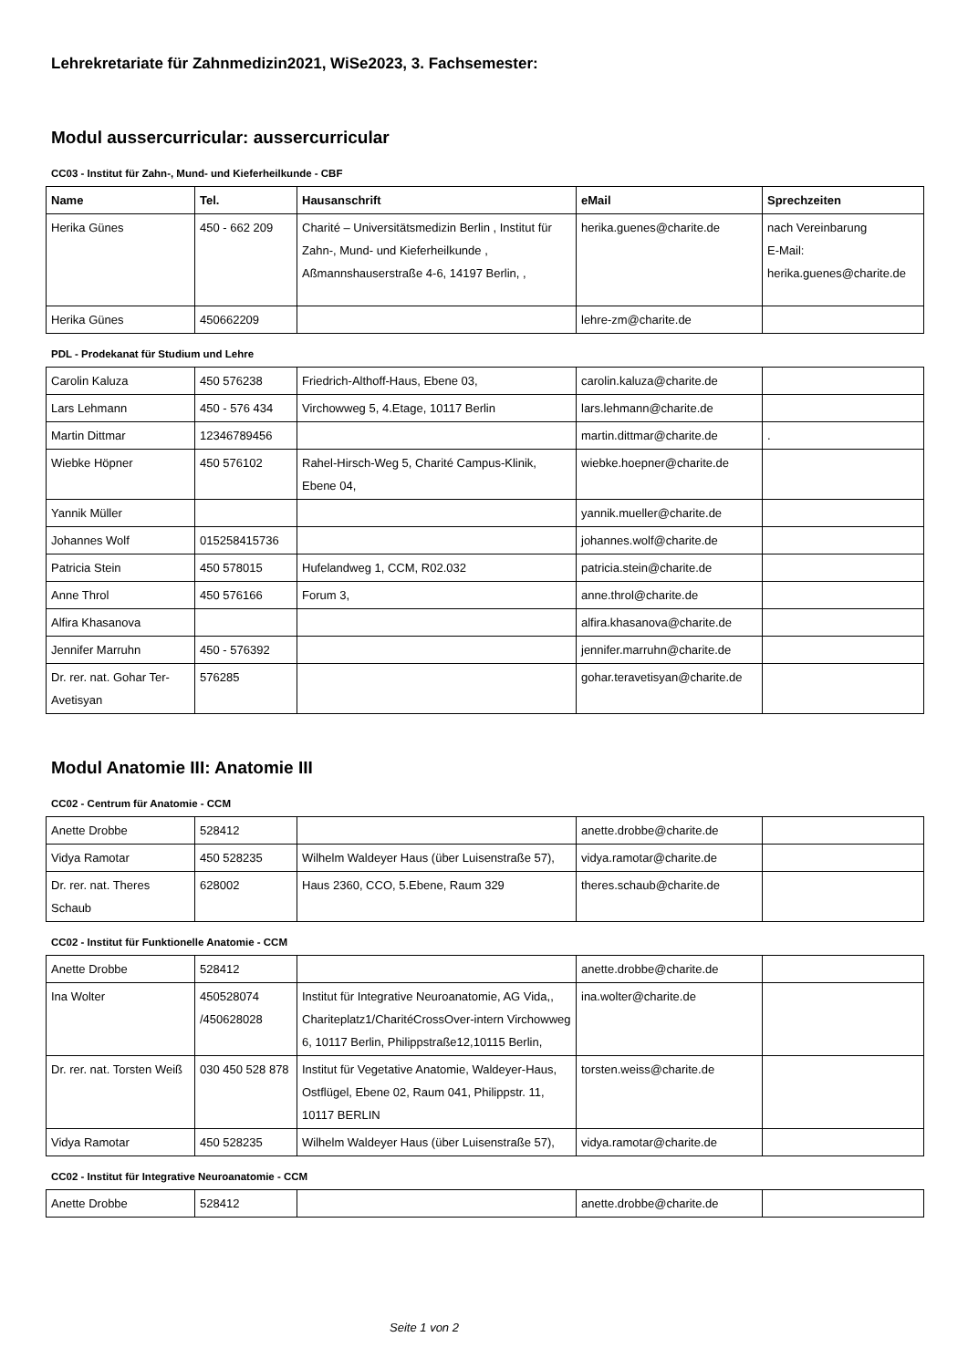Lehrekretariate für Zahnmedizin2021, WiSe2023, 3. Fachsemester:
Modul aussercurricular: aussercurricular
CC03 - Institut für Zahn-, Mund- und Kieferheilkunde - CBF
| Name | Tel. | Hausanschrift | eMail | Sprechzeiten |
| --- | --- | --- | --- | --- |
| Herika Günes | 450 - 662 209 | Charité – Universitätsmedizin Berlin , Institut für Zahn-, Mund- und Kieferheilkunde , Aßmannshauserstraße 4-6, 14197 Berlin, , | herika.guenes@charite.de | nach Vereinbarung E-Mail: herika.guenes@charite.de |
| Herika Günes | 450662209 | | lehre-zm@charite.de | |
PDL - Prodekanat für Studium und Lehre
| Carolin Kaluza | 450 576238 | Friedrich-Althoff-Haus, Ebene 03, | carolin.kaluza@charite.de | |
| Lars Lehmann | 450 - 576 434 | Virchowweg 5, 4.Etage, 10117 Berlin | lars.lehmann@charite.de | |
| Martin Dittmar | 12346789456 | | martin.dittmar@charite.de | . |
| Wiebke Höpner | 450 576102 | Rahel-Hirsch-Weg 5, Charité Campus-Klinik, Ebene 04, | wiebke.hoepner@charite.de | |
| Yannik Müller | | | yannik.mueller@charite.de | |
| Johannes Wolf | 015258415736 | | johannes.wolf@charite.de | |
| Patricia Stein | 450 578015 | Hufelandweg 1, CCM, R02.032 | patricia.stein@charite.de | |
| Anne Throl | 450 576166 | Forum 3, | anne.throl@charite.de | |
| Alfira Khasanova | | | alfira.khasanova@charite.de | |
| Jennifer Marruhn | 450 - 576392 | | jennifer.marruhn@charite.de | |
| Dr. rer. nat. Gohar Ter-Avetisyan | 576285 | | gohar.teravetisyan@charite.de | |
Modul Anatomie III: Anatomie III
CC02 - Centrum für Anatomie - CCM
| Anette Drobbe | 528412 | | anette.drobbe@charite.de | |
| Vidya Ramotar | 450 528235 | Wilhelm Waldeyer Haus (über Luisenstraße 57), | vidya.ramotar@charite.de | |
| Dr. rer. nat. Theres Schaub | 628002 | Haus 2360, CCO, 5.Ebene, Raum 329 | theres.schaub@charite.de | |
CC02 - Institut für Funktionelle Anatomie - CCM
| Anette Drobbe | 528412 | | anette.drobbe@charite.de | |
| Ina Wolter | 450528074 /450628028 | Institut für Integrative Neuroanatomie, AG Vida,, Chariteplatz1/CharitéCrossOver-intern Virchowweg 6, 10117 Berlin, Philippstraße12,10115 Berlin, | ina.wolter@charite.de | |
| Dr. rer. nat. Torsten Weiß | 030 450 528 878 | Institut für Vegetative Anatomie, Waldeyer-Haus, Ostflügel, Ebene 02, Raum 041, Philippstr. 11, 10117 BERLIN | torsten.weiss@charite.de | |
| Vidya Ramotar | 450 528235 | Wilhelm Waldeyer Haus (über Luisenstraße 57), | vidya.ramotar@charite.de | |
CC02 - Institut für Integrative Neuroanatomie - CCM
| Anette Drobbe | 528412 | | anette.drobbe@charite.de | |
Seite 1 von 2